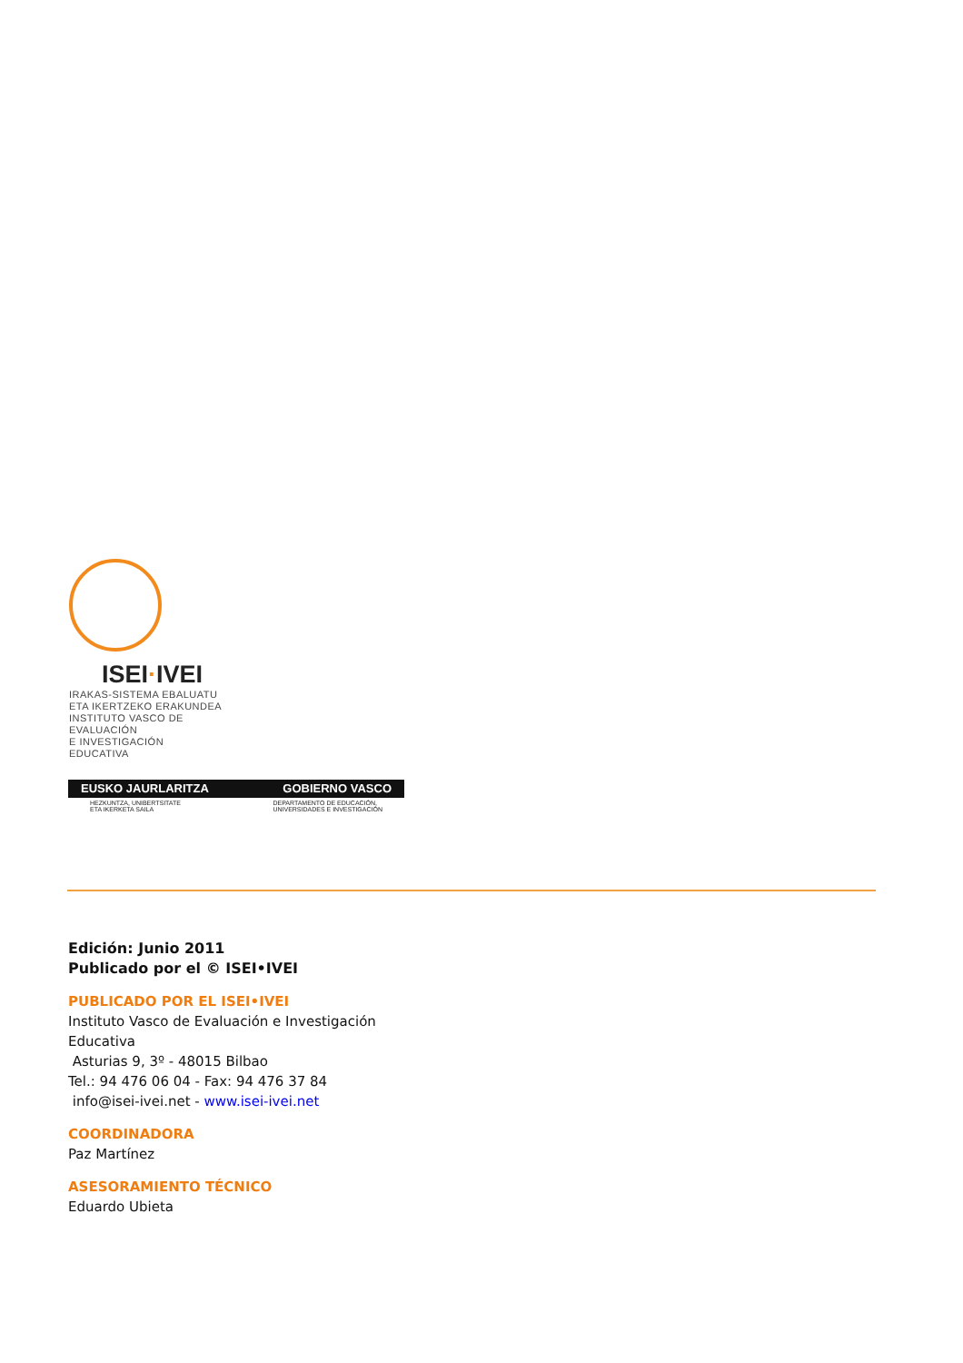ISEI·IVEI
IRAKAS-SISTEMA EBALUATU
ETA IKERTZEKO ERAKUNDEA
INSTITUTO VASCO DE EVALUACIÓN
E INVESTIGACIÓN EDUCATIVA
EUSKO JAURLARITZA GOBIERNO VASCO
HEZKUNTZA, UNIBERTSITATE
ETA IKERKETA SAILA DEPARTAMENTO DE EDUCACIÓN,
UNIVERSIDADES E INVESTIGACIÓN
Edición: Junio 2011
Publicado por el © ISEI•IVEI
PUBLICADO POR EL ISEI•IVEI
Instituto Vasco de Evaluación e Investigación
Educativa
Asturias 9, 3º - 48015 Bilbao
Tel.: 94 476 06 04 - Fax: 94 476 37 84
info@isei-ivei.net - www.isei-ivei.net
COORDINADORA
Paz Martínez
ASESORAMIENTO TÉCNICO
Eduardo Ubieta